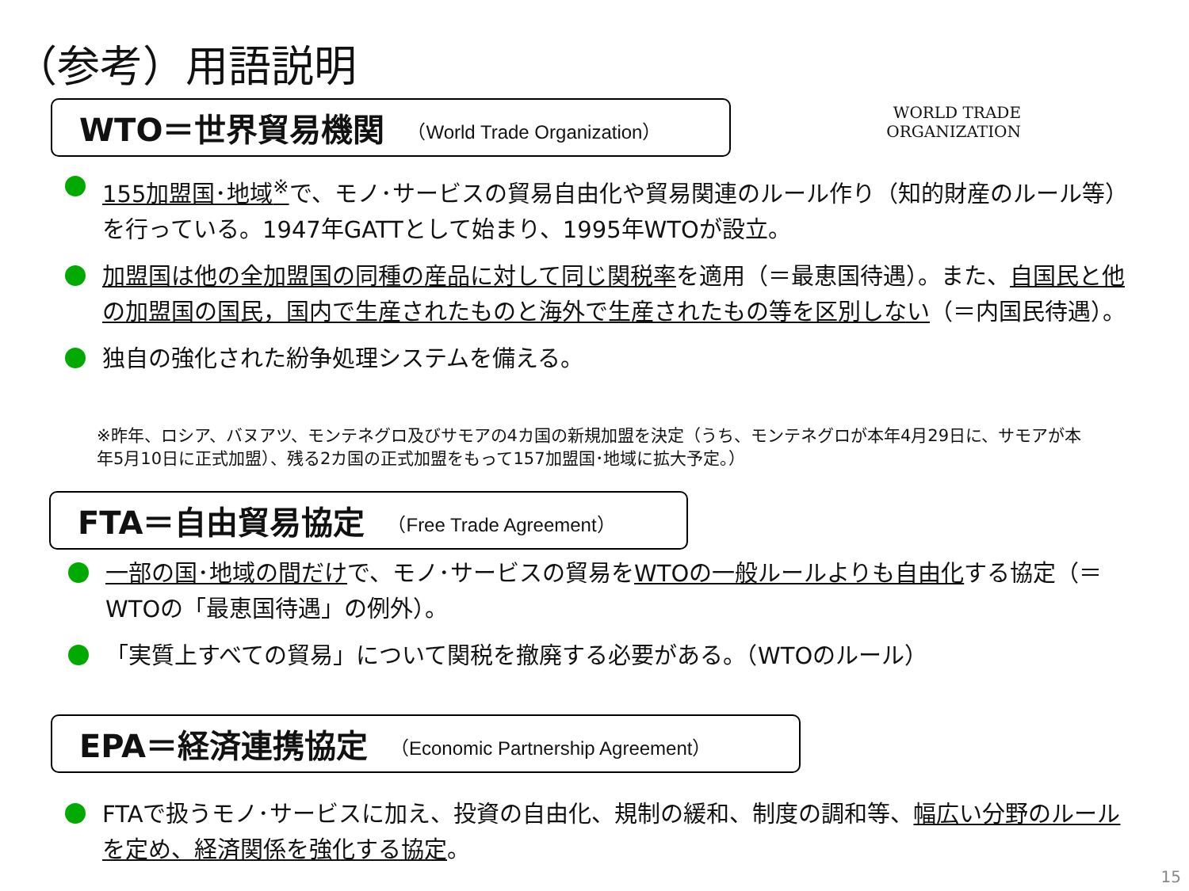（参考）用語説明
WORLD TRADE
ORGANIZATION
WTO＝世界貿易機関 （World Trade Organization）
155加盟国･地域<sup>※</sup>で、モノ･サービスの貿易自由化や貿易関連のルール作り（知的財産のルール等）を行っている。1947年GATTとして始まり、1995年WTOが設立。
加盟国は他の全加盟国の同種の産品に対して同じ関税率を適用（＝最恵国待遇）。また、自国民と他の加盟国の国民，国内で生産されたものと海外で生産されたもの等を区別しない（＝内国民待遇）。
独自の強化された紛争処理システムを備える。
※昨年、ロシア、バヌアツ、モンテネグロ及びサモアの4カ国の新規加盟を決定（うち、モンテネグロが本年4月29日に、サモアが本年5月10日に正式加盟）、残る2カ国の正式加盟をもって157加盟国･地域に拡大予定。）
FTA＝自由貿易協定 （Free Trade Agreement）
一部の国･地域の間だけで、モノ･サービスの貿易をWTOの一般ルールよりも自由化する協定（＝WTOの「最恵国待遇」の例外）。
「実質上すべての貿易」について関税を撤廃する必要がある。（WTOのルール）
EPA＝経済連携協定 （Economic Partnership Agreement）
FTAで扱うモノ･サービスに加え、投資の自由化、規制の緩和、制度の調和等、幅広い分野のルールを定め、経済関係を強化する協定。
15